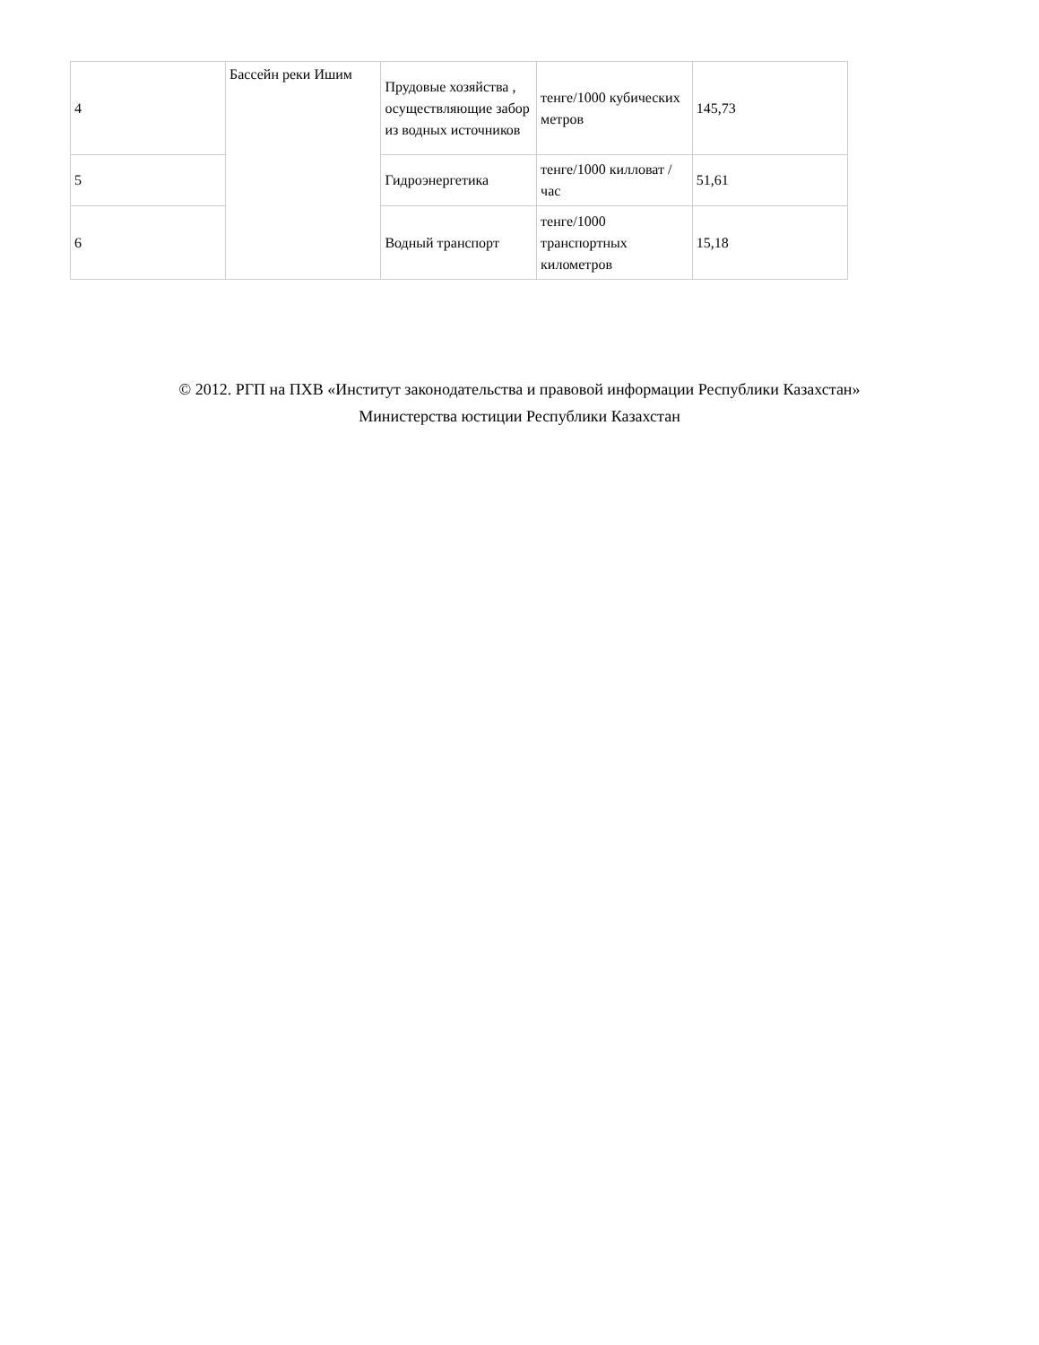| 4 | Бассейн реки Ишим | Прудовые хозяйства , осуществляющие забор из водных источников | тенге/1000 кубических метров | 145,73 |
| 5 | | Гидроэнергетика | тенге/1000 килловат /час | 51,61 |
| 6 | | Водный транспорт | тенге/1000 транспортных километров | 15,18 |
© 2012. РГП на ПХВ «Институт законодательства и правовой информации Республики Казахстан»
Министерства юстиции Республики Казахстан